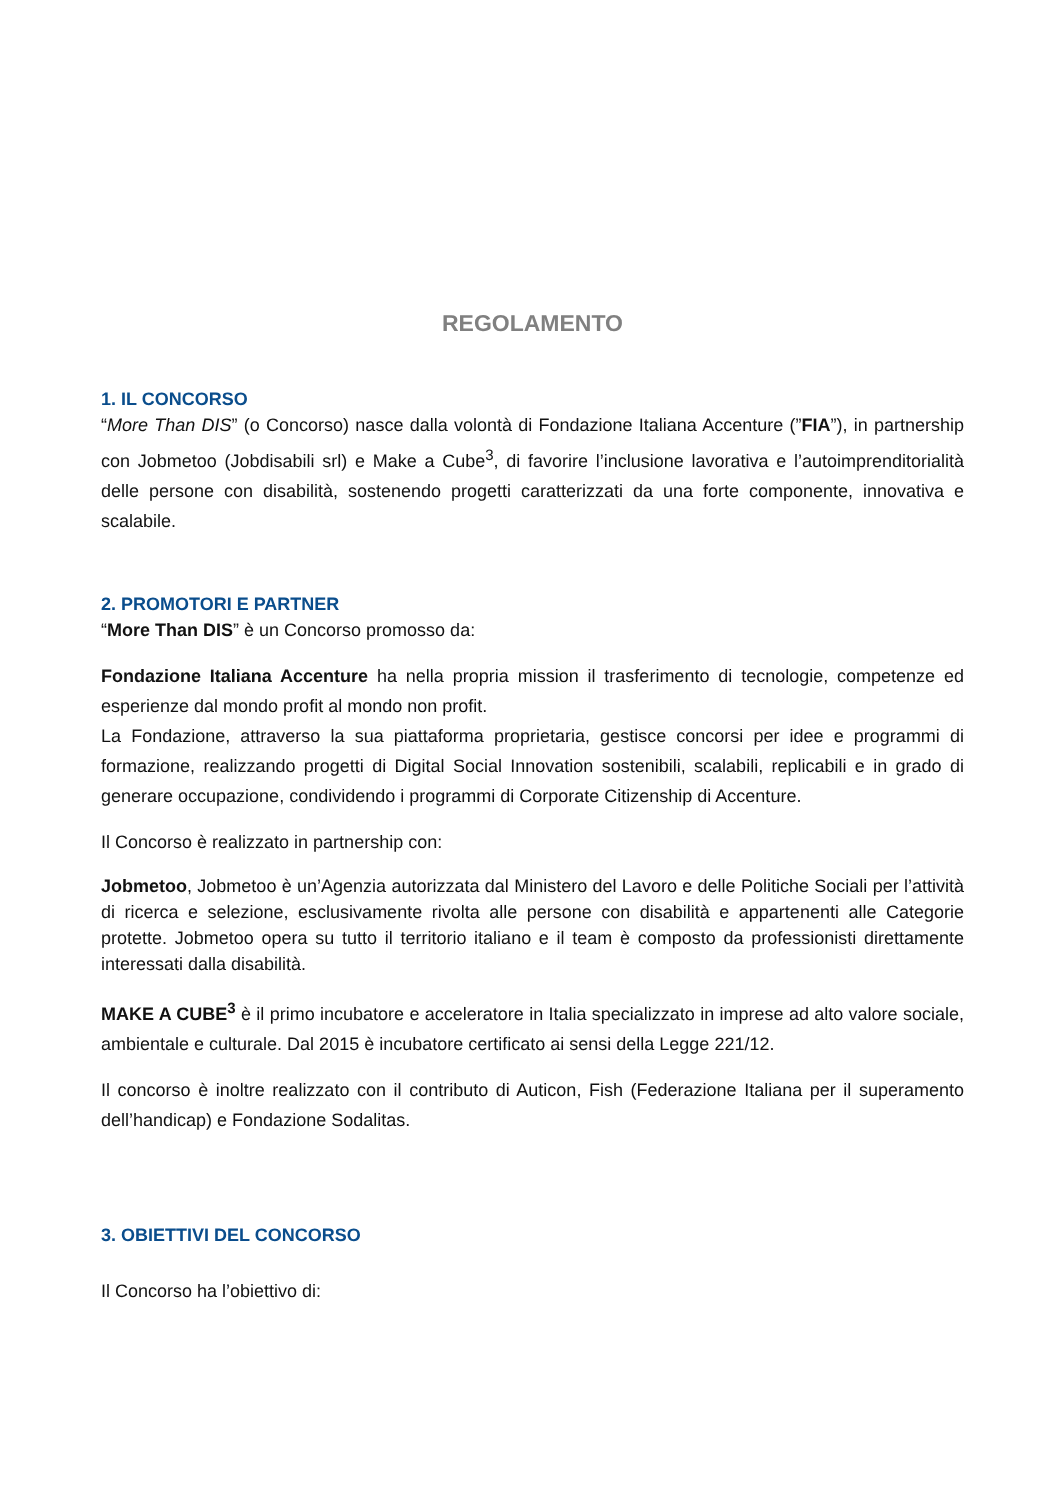REGOLAMENTO
1. IL CONCORSO
“More Than DIS” (o Concorso) nasce dalla volontà di Fondazione Italiana Accenture (”FIA”), in partnership con Jobmetoo (Jobdisabili srl) e Make a Cube<sup>3</sup>, di favorire l’inclusione lavorativa e l’autoimprenditorialità delle persone con disabilità, sostenendo progetti caratterizzati da una forte componente, innovativa e scalabile.
2. PROMOTORI E PARTNER
“More Than DIS” è un Concorso promosso da:
Fondazione Italiana Accenture ha nella propria mission il trasferimento di tecnologie, competenze ed esperienze dal mondo profit al mondo non profit.
La Fondazione, attraverso la sua piattaforma proprietaria, gestisce concorsi per idee e programmi di formazione, realizzando progetti di Digital Social Innovation sostenibili, scalabili, replicabili e in grado di generare occupazione, condividendo i programmi di Corporate Citizenship di Accenture.
Il Concorso è realizzato in partnership con:
Jobmetoo, Jobmetoo è un’Agenzia autorizzata dal Ministero del Lavoro e delle Politiche Sociali per l’attività di ricerca e selezione, esclusivamente rivolta alle persone con disabilità e appartenenti alle Categorie protette. Jobmetoo opera su tutto il territorio italiano e il team è composto da professionisti direttamente interessati dalla disabilità.
MAKE A CUBE<sup>3</sup> è il primo incubatore e acceleratore in Italia specializzato in imprese ad alto valore sociale, ambientale e culturale. Dal 2015 è incubatore certificato ai sensi della Legge 221/12.
Il concorso è inoltre realizzato con il contributo di Auticon, Fish (Federazione Italiana per il superamento dell’handicap) e Fondazione Sodalitas.
3. OBIETTIVI DEL CONCORSO
Il Concorso ha l’obiettivo di: